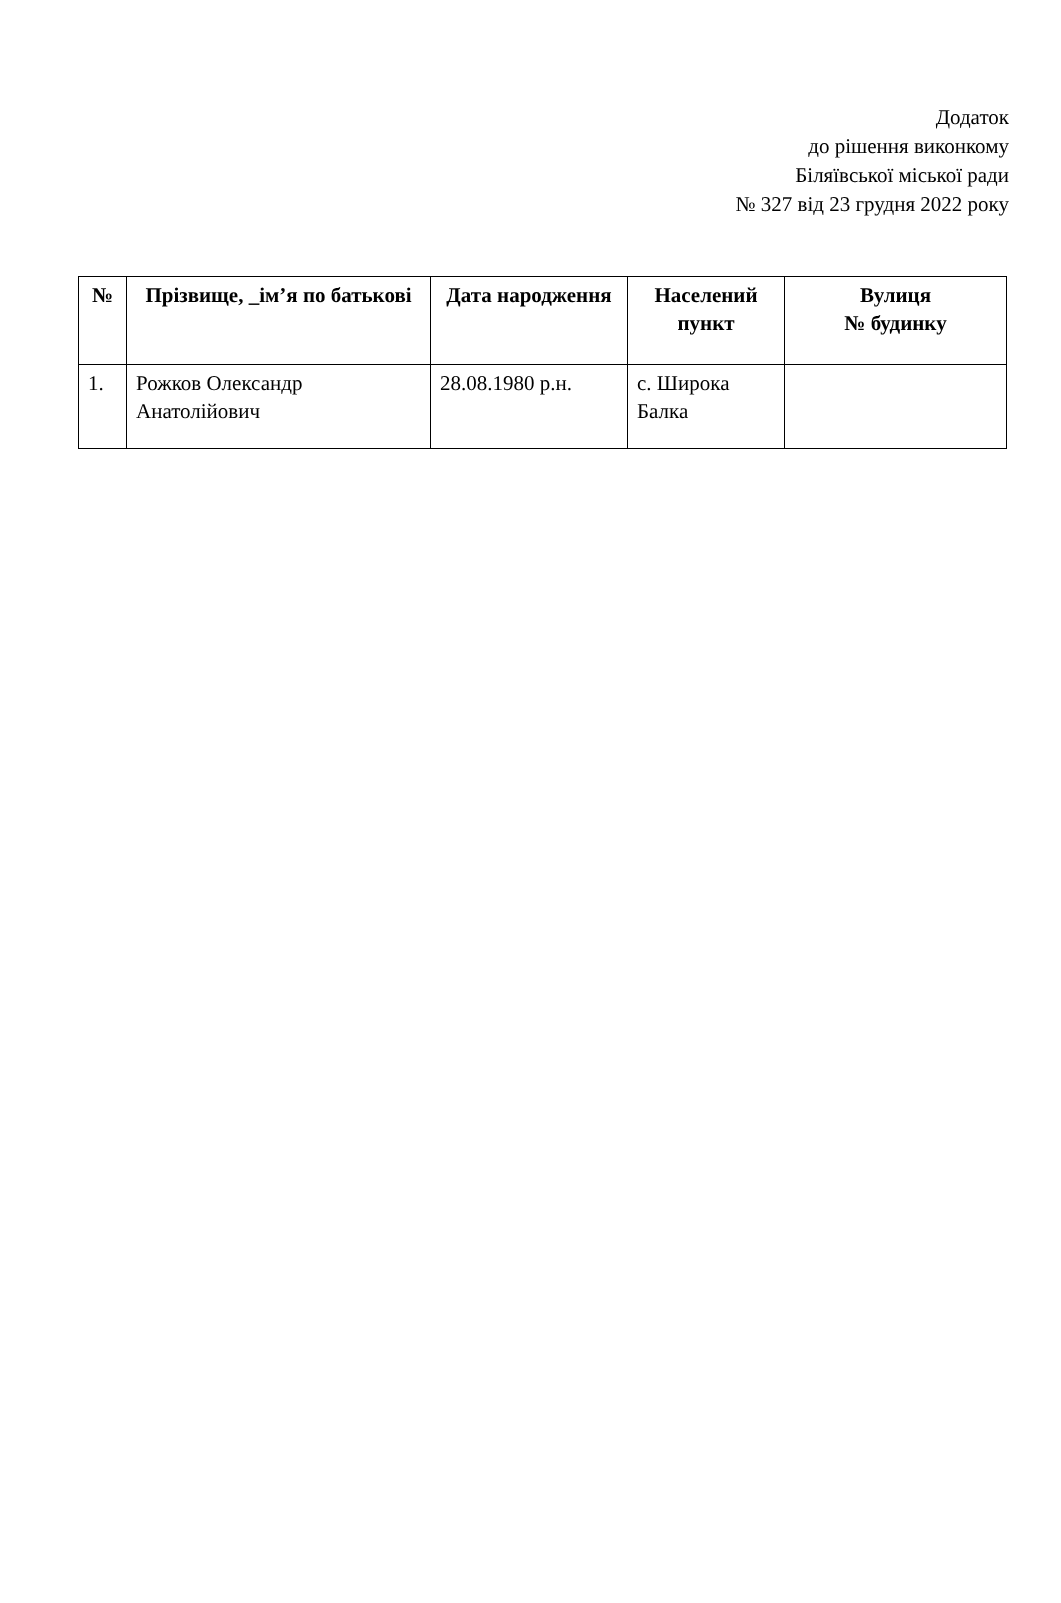Додаток
до рішення виконкому
Біляївської міської ради
№ 327 від 23 грудня 2022 року
| № | Прізвище, _ім’я по батькові | Дата народження | Населений пункт | Вулиця № будинку |
| --- | --- | --- | --- | --- |
| 1. | Рожков Олександр Анатолійович | 28.08.1980 р.н. | с. Широка Балка | |